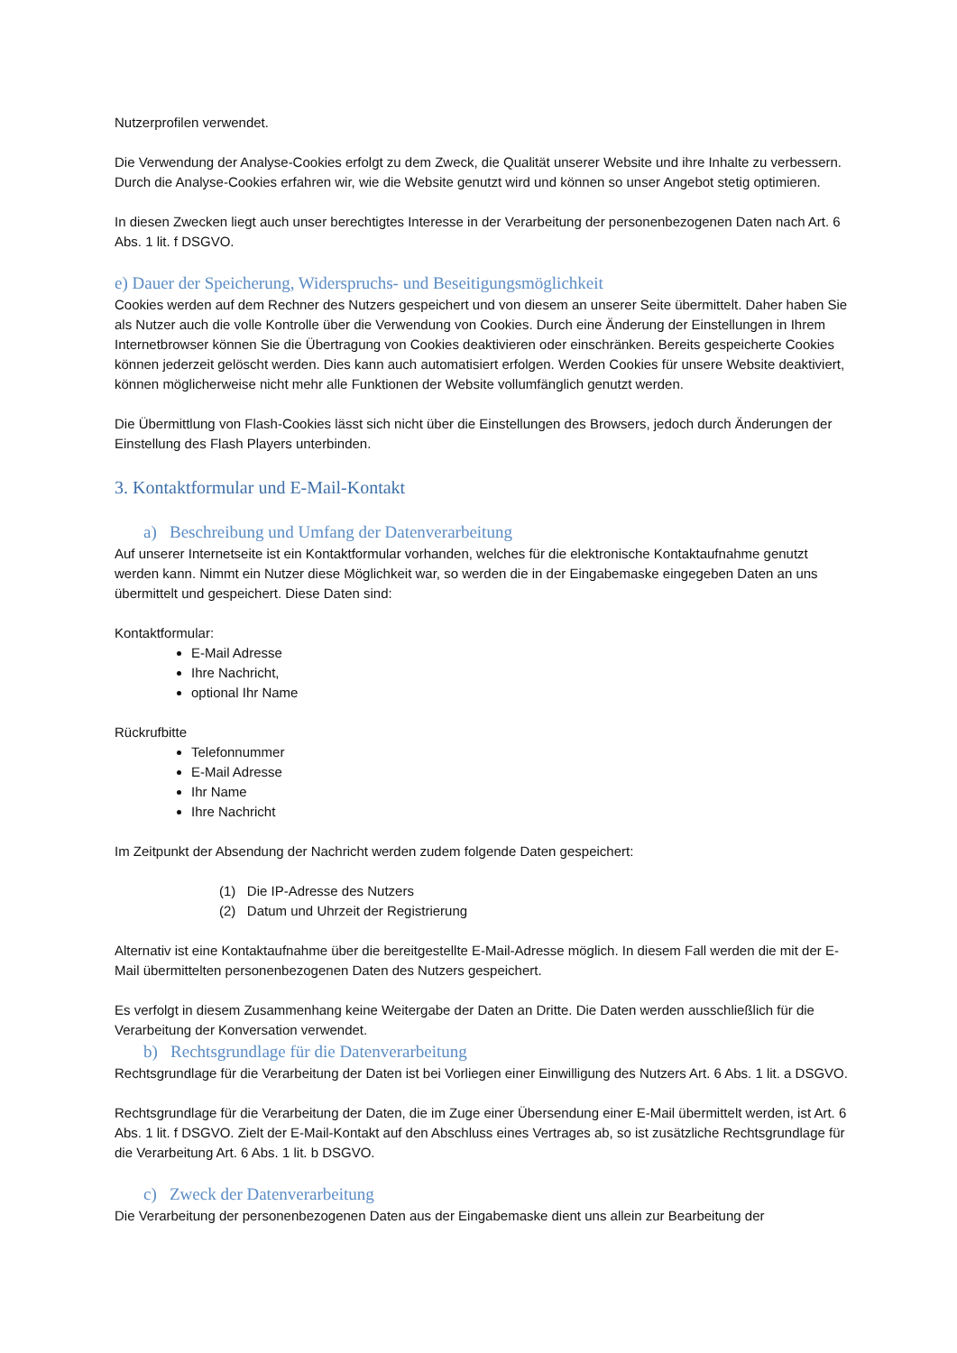Nutzerprofilen verwendet.
Die Verwendung der Analyse-Cookies erfolgt zu dem Zweck, die Qualität unserer Website und ihre Inhalte zu verbessern. Durch die Analyse-Cookies erfahren wir, wie die Website genutzt wird und können so unser Angebot stetig optimieren.
In diesen Zwecken liegt auch unser berechtigtes Interesse in der Verarbeitung der personenbezogenen Daten nach Art. 6 Abs. 1 lit. f DSGVO.
e) Dauer der Speicherung, Widerspruchs- und Beseitigungsmöglichkeit
Cookies werden auf dem Rechner des Nutzers gespeichert und von diesem an unserer Seite übermittelt. Daher haben Sie als Nutzer auch die volle Kontrolle über die Verwendung von Cookies. Durch eine Änderung der Einstellungen in Ihrem Internetbrowser können Sie die Übertragung von Cookies deaktivieren oder einschränken. Bereits gespeicherte Cookies können jederzeit gelöscht werden. Dies kann auch automatisiert erfolgen. Werden Cookies für unsere Website deaktiviert, können möglicherweise nicht mehr alle Funktionen der Website vollumfänglich genutzt werden.
Die Übermittlung von Flash-Cookies lässt sich nicht über die Einstellungen des Browsers, jedoch durch Änderungen der Einstellung des Flash Players unterbinden.
3. Kontaktformular und E-Mail-Kontakt
a) Beschreibung und Umfang der Datenverarbeitung
Auf unserer Internetseite ist ein Kontaktformular vorhanden, welches für die elektronische Kontaktaufnahme genutzt werden kann. Nimmt ein Nutzer diese Möglichkeit war, so werden die in der Eingabemaske eingegeben Daten an uns übermittelt und gespeichert. Diese Daten sind:
Kontaktformular:
E-Mail Adresse
Ihre Nachricht,
optional Ihr Name
Rückrufbitte
Telefonnummer
E-Mail Adresse
Ihr Name
Ihre Nachricht
Im Zeitpunkt der Absendung der Nachricht werden zudem folgende Daten gespeichert:
(1) Die IP-Adresse des Nutzers
(2) Datum und Uhrzeit der Registrierung
Alternativ ist eine Kontaktaufnahme über die bereitgestellte E-Mail-Adresse möglich. In diesem Fall werden die mit der E-Mail übermittelten personenbezogenen Daten des Nutzers gespeichert.
Es verfolgt in diesem Zusammenhang keine Weitergabe der Daten an Dritte. Die Daten werden ausschließlich für die Verarbeitung der Konversation verwendet.
b) Rechtsgrundlage für die Datenverarbeitung
Rechtsgrundlage für die Verarbeitung der Daten ist bei Vorliegen einer Einwilligung des Nutzers Art. 6 Abs. 1 lit. a DSGVO.
Rechtsgrundlage für die Verarbeitung der Daten, die im Zuge einer Übersendung einer E-Mail übermittelt werden, ist Art. 6 Abs. 1 lit. f DSGVO. Zielt der E-Mail-Kontakt auf den Abschluss eines Vertrages ab, so ist zusätzliche Rechtsgrundlage für die Verarbeitung Art. 6 Abs. 1 lit. b DSGVO.
c) Zweck der Datenverarbeitung
Die Verarbeitung der personenbezogenen Daten aus der Eingabemaske dient uns allein zur Bearbeitung der